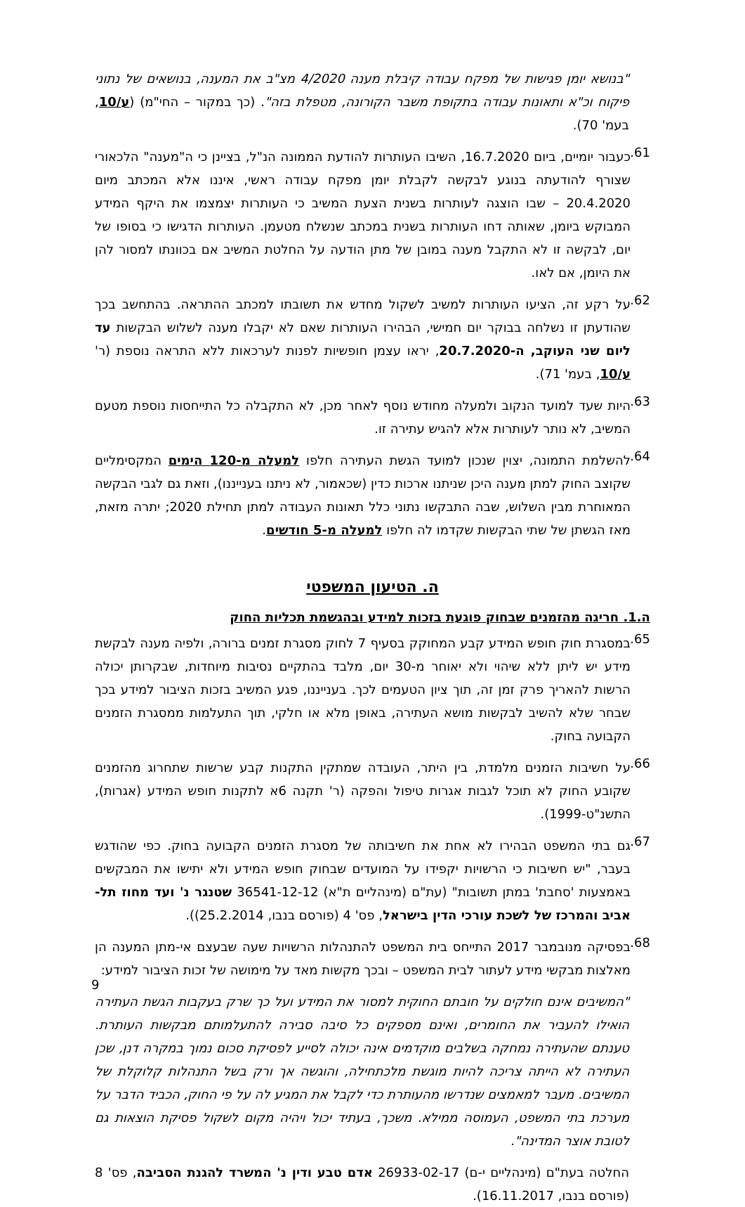"בנושא יומן פגישות של מפקח עבודה קיבלת מענה 4/2020 מצ"ב את המענה, בנושאים של נתוני פיקוח וכ"א ותאונות עבודה בתקופת משבר הקורונה, מטפלת בזה". (כך במקור – החי"מ) (ע/10, בעמ' 70).
61.
כעבור יומיים, ביום 16.7.2020, השיבו העותרות להודעת הממונה הנ"ל, בציינן כי ה"מענה" הלכאורי שצורף להודעתה בנוגע לבקשה לקבלת יומן מפקח עבודה ראשי, איננו אלא המכתב מיום 20.4.2020 – שבו הוצגה לעותרות בשנית הצעת המשיב כי העותרות יצמצמו את היקף המידע המבוקש ביומן, שאותה דחו העותרות בשנית במכתב שנשלח מטעמן. העותרות הדגישו כי בסופו של יום, לבקשה זו לא התקבל מענה במובן של מתן הודעה על החלטת המשיב אם בכוונתו למסור להן את היומן, אם לאו.
62.
על רקע זה, הציעו העותרות למשיב לשקול מחדש את תשובתו למכתב ההתראה. בהתחשב בכך שהודעתן זו נשלחה בבוקר יום חמישי, הבהירו העותרות שאם לא יקבלו מענה לשלוש הבקשות עד ליום שני העוקב, ה-20.7.2020, יראו עצמן חופשיות לפנות לערכאות ללא התראה נוספת (ר' ע/10, בעמ' 71).
63.
היות שעד למועד הנקוב ולמעלה מחודש נוסף לאחר מכן, לא התקבלה כל התייחסות נוספת מטעם המשיב, לא נותר לעותרות אלא להגיש עתירה זו.
64.
להשלמת התמונה, יצוין שנכון למועד הגשת העתירה חלפו למעלה מ-120 הימים המקסימליים שקוצב החוק למתן מענה היכן שניתנו ארכות כדין (שכאמור, לא ניתנו בענייננו), וזאת גם לגבי הבקשה המאוחרת מבין השלוש, שבה התבקשו נתוני כלל תאונות העבודה למתן תחילת 2020; יתרה מזאת, מאז הגשתן של שתי הבקשות שקדמו לה חלפו למעלה מ-5 חודשים.
ה. הטיעון המשפטי
ה.1. חריגה מהזמנים שבחוק פוגעת בזכות למידע ובהגשמת תכליות החוק
65.
במסגרת חוק חופש המידע קבע המחוקק בסעיף 7 לחוק מסגרת זמנים ברורה, ולפיה מענה לבקשת מידע יש ליתן ללא שיהוי ולא יאוחר מ-30 יום, מלבד בהתקיים נסיבות מיוחדות, שבקרותן יכולה הרשות להאריך פרק זמן זה, תוך ציון הטעמים לכך. בענייננו, פגע המשיב בזכות הציבור למידע בכך שבחר שלא להשיב לבקשות מושא העתירה, באופן מלא או חלקי, תוך התעלמות ממסגרת הזמנים הקבועה בחוק.
66.
על חשיבות הזמנים מלמדת, בין היתר, העובדה שמתקין התקנות קבע שרשות שתחרוג מהזמנים שקובע החוק לא תוכל לגבות אגרות טיפול והפקה (ר' תקנה 6א לתקנות חופש המידע (אגרות), התשנ"ט-1999).
67.
גם בתי המשפט הבהירו לא אחת את חשיבותה של מסגרת הזמנים הקבועה בחוק. כפי שהודגש בעבר, "יש חשיבות כי הרשויות יקפידו על המועדים שבחוק חופש המידע ולא יתישו את המבקשים באמצעות 'סחבת' במתן תשובות" (עת"ם (מינהליים ת"א) 36541-12-12 שטנגר נ' ועד מחוז תל-אביב והמרכז של לשכת עורכי הדין בישראל, פס' 4 (פורסם בנבו, 25.2.2014)).
68.
בפסיקה מנובמבר 2017 התייחס בית המשפט להתנהלות הרשויות שעה שבעצם אי-מתן המענה הן מאלצות מבקשי מידע לעתור לבית המשפט – ובכך מקשות מאד על מימושה של זכות הציבור למידע:
"המשיבים אינם חולקים על חובתם החוקית למסור את המידע ועל כך שרק בעקבות הגשת העתירה הואילו להעביר את החומרים, ואינם מספקים כל סיבה סבירה להתעלמותם מבקשות העותרת. טענתם שהעתירה נמחקה בשלבים מוקדמים אינה יכולה לסייע לפסיקת סכום נמוך במקרה דנן, שכן העתירה לא הייתה צריכה להיות מוגשת מלכתחילה, והוגשה אך ורק בשל התנהלות קלוקלת של המשיבים. מעבר למאמצים שנדרשו מהעותרת כדי לקבל את המגיע לה על פי החוק, הכביד הדבר על מערכת בתי המשפט, העמוסה ממילא. משכך, בעתיד יכול ויהיה מקום לשקול פסיקת הוצאות גם לטובת אוצר המדינה".
החלטה בעת"ם (מינהליים י-ם) 26933-02-17 אדם טבע ודין נ' המשרד להגנת הסביבה, פס' 8 (פורסם בנבו, 16.11.2017).
9